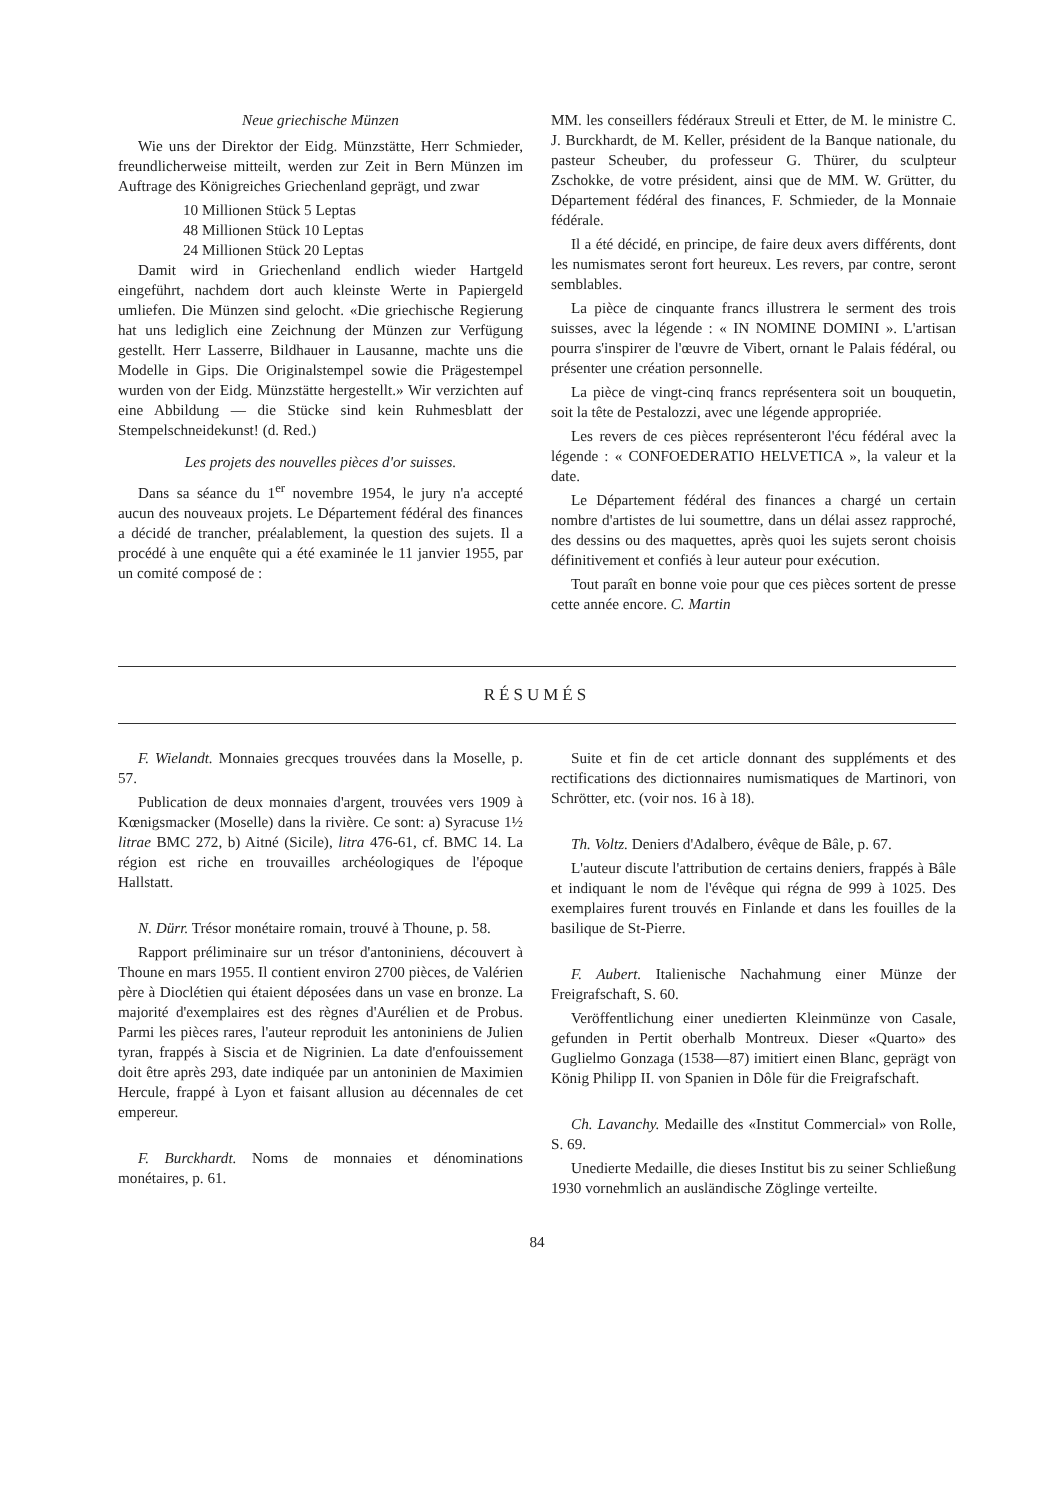Neue griechische Münzen
Wie uns der Direktor der Eidg. Münzstätte, Herr Schmieder, freundlicherweise mitteilt, werden zur Zeit in Bern Münzen im Auftrage des Königreiches Griechenland geprägt, und zwar
10 Millionen Stück 5 Leptas
48 Millionen Stück 10 Leptas
24 Millionen Stück 20 Leptas
Damit wird in Griechenland endlich wieder Hartgeld eingeführt, nachdem dort auch kleinste Werte in Papiergeld umliefen. Die Münzen sind gelocht. «Die griechische Regierung hat uns lediglich eine Zeichnung der Münzen zur Verfügung gestellt. Herr Lasserre, Bildhauer in Lausanne, machte uns die Modelle in Gips. Die Originalstempel sowie die Prägestempel wurden von der Eidg. Münzstätte hergestellt.» Wir verzichten auf eine Abbildung — die Stücke sind kein Ruhmesblatt der Stempelschneidekunst! (d. Red.)
Les projets des nouvelles pièces d'or suisses.
Dans sa séance du 1<sup>er</sup> novembre 1954, le jury n'a accepté aucun des nouveaux projets. Le Département fédéral des finances a décidé de trancher, préalablement, la question des sujets. Il a procédé à une enquête qui a été examinée le 11 janvier 1955, par un comité composé de :
MM. les conseillers fédéraux Streuli et Etter, de M. le ministre C. J. Burckhardt, de M. Keller, président de la Banque nationale, du pasteur Scheuber, du professeur G. Thürer, du sculpteur Zschokke, de votre président, ainsi que de MM. W. Grütter, du Département fédéral des finances, F. Schmieder, de la Monnaie fédérale.
Il a été décidé, en principe, de faire deux avers différents, dont les numismates seront fort heureux. Les revers, par contre, seront semblables.
La pièce de cinquante francs illustrera le serment des trois suisses, avec la légende : « IN NOMINE DOMINI ». L'artisan pourra s'inspirer de l'œuvre de Vibert, ornant le Palais fédéral, ou présenter une création personnelle.
La pièce de vingt-cinq francs représentera soit un bouquetin, soit la tête de Pestalozzi, avec une légende appropriée.
Les revers de ces pièces représenteront l'écu fédéral avec la légende : « CONFOEDERATIO HELVETICA », la valeur et la date.
Le Département fédéral des finances a chargé un certain nombre d'artistes de lui soumettre, dans un délai assez rapproché, des dessins ou des maquettes, après quoi les sujets seront choisis définitivement et confiés à leur auteur pour exécution.
Tout paraît en bonne voie pour que ces pièces sortent de presse cette année encore. C. Martin
RÉSUMÉS
F. Wielandt. Monnaies grecques trouvées dans la Moselle, p. 57.
Publication de deux monnaies d'argent, trouvées vers 1909 à Kœnigsmacker (Moselle) dans la rivière. Ce sont: a) Syracuse 1½ litrae BMC 272, b) Aitné (Sicile), litra 476-61, cf. BMC 14. La région est riche en trouvailles archéologiques de l'époque Hallstatt.
N. Dürr. Trésor monétaire romain, trouvé à Thoune, p. 58.
Rapport préliminaire sur un trésor d'antoniniens, découvert à Thoune en mars 1955. Il contient environ 2700 pièces, de Valérien père à Dioclétien qui étaient déposées dans un vase en bronze. La majorité d'exemplaires est des règnes d'Aurélien et de Probus. Parmi les pièces rares, l'auteur reproduit les antoniniens de Julien tyran, frappés à Siscia et de Nigrinien. La date d'enfouissement doit être après 293, date indiquée par un antoninien de Maximien Hercule, frappé à Lyon et faisant allusion au décennales de cet empereur.
F. Burckhardt. Noms de monnaies et dénominations monétaires, p. 61.
Suite et fin de cet article donnant des suppléments et des rectifications des dictionnaires numismatiques de Martinori, von Schrötter, etc. (voir nos. 16 à 18).
Th. Voltz. Deniers d'Adalbero, évêque de Bâle, p. 67.
L'auteur discute l'attribution de certains deniers, frappés à Bâle et indiquant le nom de l'évêque qui régna de 999 à 1025. Des exemplaires furent trouvés en Finlande et dans les fouilles de la basilique de St-Pierre.
F. Aubert. Italienische Nachahmung einer Münze der Freigrafschaft, S. 60.
Veröffentlichung einer unedierten Kleinmünze von Casale, gefunden in Pertit oberhalb Montreux. Dieser «Quarto» des Guglielmo Gonzaga (1538—87) imitiert einen Blanc, geprägt von König Philipp II. von Spanien in Dôle für die Freigrafschaft.
Ch. Lavanchy. Medaille des «Institut Commercial» von Rolle, S. 69.
Unedierte Medaille, die dieses Institut bis zu seiner Schließung 1930 vornehmlich an ausländische Zöglinge verteilte.
84